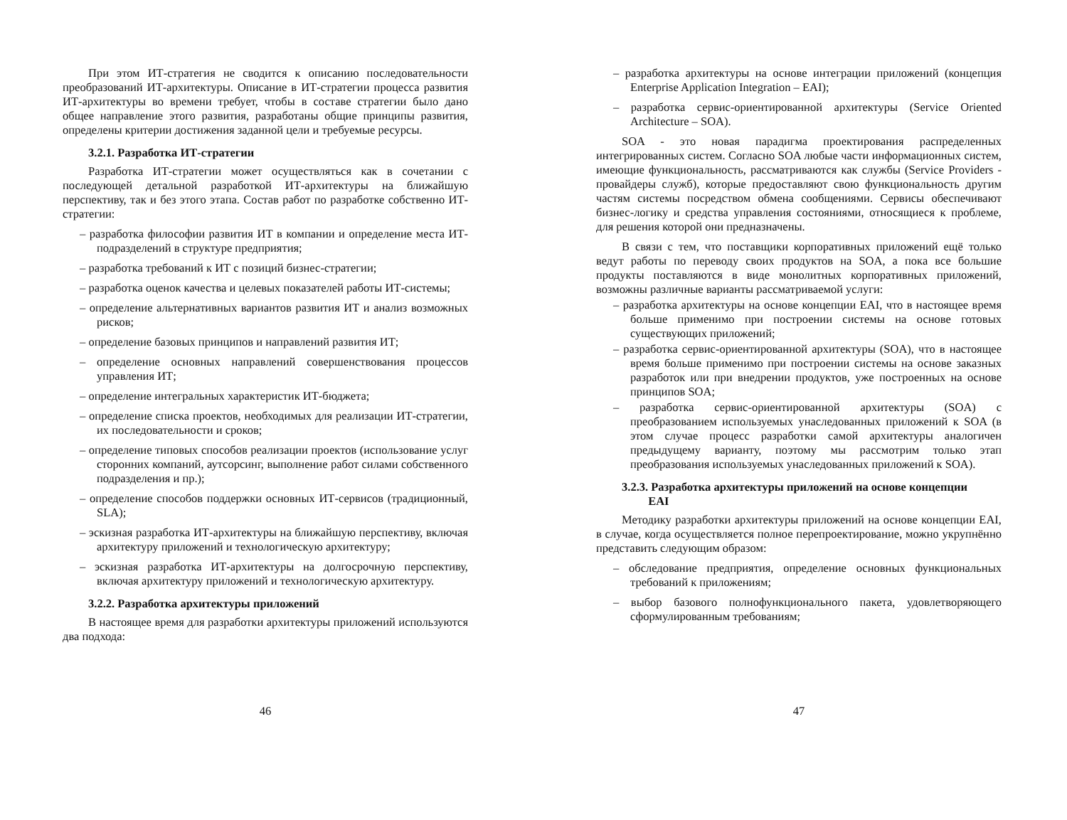При этом ИТ-стратегия не сводится к описанию последовательности преобразований ИТ-архитектуры. Описание в ИТ-стратегии процесса развития ИТ-архитектуры во времени требует, чтобы в составе стратегии было дано общее направление этого развития, разработаны общие принципы развития, определены критерии достижения заданной цели и требуемые ресурсы.
3.2.1. Разработка ИТ-стратегии
Разработка ИТ-стратегии может осуществляться как в сочетании с последующей детальной разработкой ИТ-архитектуры на ближайшую перспективу, так и без этого этапа. Состав работ по разработке собственно ИТ-стратегии:
– разработка философии развития ИТ в компании и определение места ИТ-подразделений в структуре предприятия;
– разработка требований к ИТ с позиций бизнес-стратегии;
– разработка оценок качества и целевых показателей работы ИТ-системы;
– определение альтернативных вариантов развития ИТ и анализ возможных рисков;
– определение базовых принципов и направлений развития ИТ;
– определение основных направлений совершенствования процессов управления ИТ;
– определение интегральных характеристик ИТ-бюджета;
– определение списка проектов, необходимых для реализации ИТ-стратегии, их последовательности и сроков;
– определение типовых способов реализации проектов (использование услуг сторонних компаний, аутсорсинг, выполнение работ силами собственного подразделения и пр.);
– определение способов поддержки основных ИТ-сервисов (традиционный, SLA);
– эскизная разработка ИТ-архитектуры на ближайшую перспективу, включая архитектуру приложений и технологическую архитектуру;
– эскизная разработка ИТ-архитектуры на долгосрочную перспективу, включая архитектуру приложений и технологическую архитектуру.
3.2.2. Разработка архитектуры приложений
В настоящее время для разработки архитектуры приложений используются два подхода:
46
– разработка архитектуры на основе интеграции приложений (концепция Enterprise Application Integration – EAI);
– разработка сервис-ориентированной архитектуры (Service Oriented Architecture – SOA).
SOA - это новая парадигма проектирования распределенных интегрированных систем. Согласно SOA любые части информационных систем, имеющие функциональность, рассматриваются как службы (Service Providers - провайдеры служб), которые предоставляют свою функциональность другим частям системы посредством обмена сообщениями. Сервисы обеспечивают бизнес-логику и средства управления состояниями, относящиеся к проблеме, для решения которой они предназначены.
В связи с тем, что поставщики корпоративных приложений ещё только ведут работы по переводу своих продуктов на SOA, а пока все большие продукты поставляются в виде монолитных корпоративных приложений, возможны различные варианты рассматриваемой услуги:
– разработка архитектуры на основе концепции EAI, что в настоящее время больше применимо при построении системы на основе готовых существующих приложений;
– разработка сервис-ориентированной архитектуры (SOA), что в настоящее время больше применимо при построении системы на основе заказных разработок или при внедрении продуктов, уже построенных на основе принципов SOA;
– разработка сервис-ориентированной архитектуры (SOA) с преобразованием используемых унаследованных приложений к SOA (в этом случае процесс разработки самой архитектуры аналогичен предыдущему варианту, поэтому мы рассмотрим только этап преобразования используемых унаследованных приложений к SOA).
3.2.3. Разработка архитектуры приложений на основе концепции
EAI
Методику разработки архитектуры приложений на основе концепции EAI, в случае, когда осуществляется полное перепроектирование, можно укрупнённо представить следующим образом:
– обследование предприятия, определение основных функциональных требований к приложениям;
– выбор базового полнофункционального пакета, удовлетворяющего сформулированным требованиям;
47